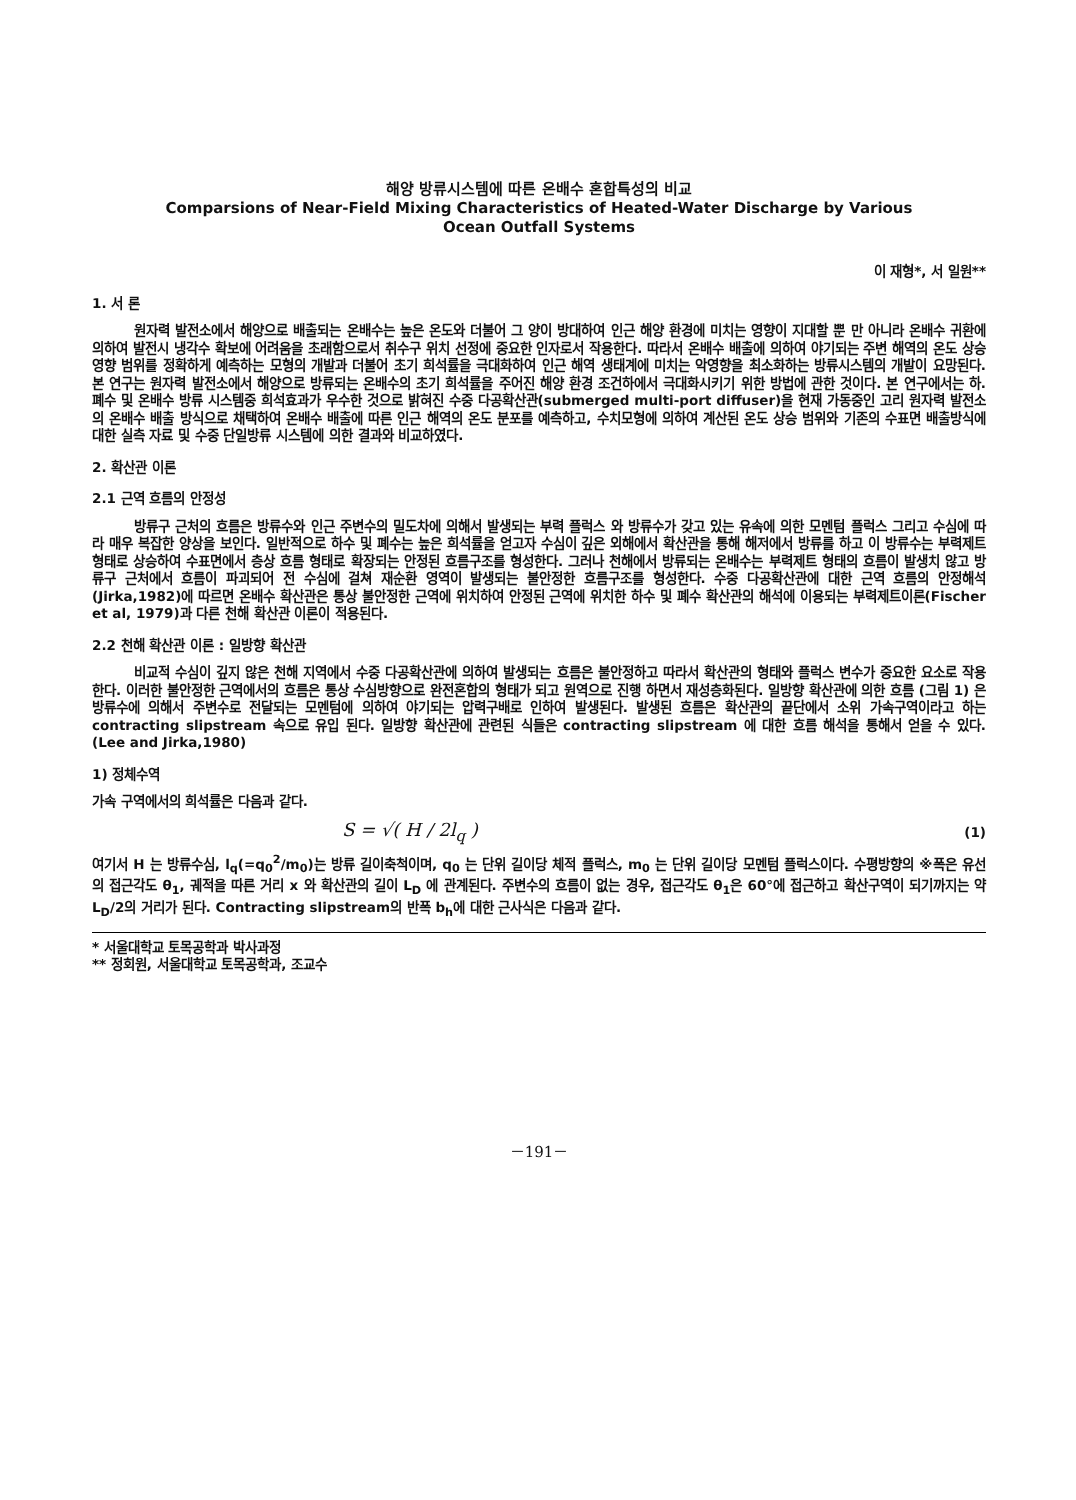해양 방류시스템에 따른 온배수 혼합특성의 비교
Comparsions of Near-Field Mixing Characteristics of Heated-Water Discharge by Various
Ocean Outfall Systems
이 재형*, 서 일원**
1. 서 론
원자력 발전소에서 해양으로 배출되는 온배수는 높은 온도와 더불어 그 양이 방대하여 인근 해양 환경에 미치는 영향이 지대할 뿐 만 아니라 온배수 귀환에 의하여 발전시 냉각수 확보에 어려움을 초래함으로서 취수구 위치 선정에 중요한 인자로서 작용한다. 따라서 온배수 배출에 의하여 야기되는 주변 해역의 온도 상승 영향 범위를 정확하게 예측하는 모형의 개발과 더불어 초기 희석률을 극대화하여 인근 해역 생태계에 미치는 악영향을 최소화하는 방류시스템의 개발이 요망된다. 본 연구는 원자력 발전소에서 해양으로 방류되는 온배수의 초기 희석률을 주어진 해양 환경 조건하에서 극대화시키기 위한 방법에 관한 것이다. 본 연구에서는 하.폐수 및 온배수 방류 시스템중 희석효과가 우수한 것으로 밝혀진 수중 다공확산관(submerged multi-port diffuser)을 현재 가동중인 고리 원자력 발전소의 온배수 배출 방식으로 채택하여 온배수 배출에 따른 인근 해역의 온도 분포를 예측하고, 수치모형에 의하여 계산된 온도 상승 범위와 기존의 수표면 배출방식에 대한 실측 자료 및 수중 단일방류 시스템에 의한 결과와 비교하였다.
2. 확산관 이론
2.1 근역 흐름의 안정성
방류구 근처의 흐름은 방류수와 인근 주변수의 밀도차에 의해서 발생되는 부력 플럭스 와 방류수가 갖고 있는 유속에 의한 모멘텀 플럭스 그리고 수심에 따라 매우 복잡한 양상을 보인다. 일반적으로 하수 및 폐수는 높은 희석률을 얻고자 수심이 깊은 외해에서 확산관을 통해 해저에서 방류를 하고 이 방류수는 부력제트 형태로 상승하여 수표면에서 층상 흐름 형태로 확장되는 안정된 흐름구조를 형성한다. 그러나 천해에서 방류되는 온배수는 부력제트 형태의 흐름이 발생치 않고 방류구 근처에서 흐름이 파괴되어 전 수심에 걸쳐 재순환 영역이 발생되는 불안정한 흐름구조를 형성한다. 수중 다공확산관에 대한 근역 흐름의 안정해석(Jirka,1982)에 따르면 온배수 확산관은 통상 불안정한 근역에 위치하여 안정된 근역에 위치한 하수 및 폐수 확산관의 해석에 이용되는 부력제트이론(Fischer et al, 1979)과 다른 천해 확산관 이론이 적용된다.
2.2 천해 확산관 이론 : 일방향 확산관
비교적 수심이 깊지 않은 천해 지역에서 수중 다공확산관에 의하여 발생되는 흐름은 불안정하고 따라서 확산관의 형태와 플럭스 변수가 중요한 요소로 작용한다. 이러한 불안정한 근역에서의 흐름은 통상 수심방향으로 완전혼합의 형태가 되고 원역으로 진행 하면서 재성층화된다. 일방향 확산관에 의한 흐름 (그림 1) 은 방류수에 의해서 주변수로 전달되는 모멘텀에 의하여 야기되는 압력구배로 인하여 발생된다. 발생된 흐름은 확산관의 끝단에서 소위 가속구역이라고 하는 contracting slipstream 속으로 유입 된다. 일방향 확산관에 관련된 식들은 contracting slipstream 에 대한 흐름 해석을 통해서 얻을 수 있다. (Lee and Jirka,1980)
1) 정체수역
가속 구역에서의 희석률은 다음과 같다.
S = √( H / 2l<sub>q</sub> ) (1)
여기서 H 는 방류수심, l<sub>q</sub>(=q<sub>0</sub><sup>2</sup>/m<sub>0</sub>)는 방류 길이축척이며, q<sub>0</sub> 는 단위 길이당 체적 플럭스, m<sub>0</sub> 는 단위 길이당 모멘텀 플럭스이다. 수평방향의 ※폭은 유선의 접근각도 θ<sub>1</sub>, 궤적을 따른 거리 x 와 확산관의 길이 L<sub>D</sub> 에 관계된다. 주변수의 흐름이 없는 경우, 접근각도 θ<sub>1</sub>은 60°에 접근하고 확산구역이 되기까지는 약 L<sub>D</sub>/2의 거리가 된다. Contracting slipstream의 반폭 b<sub>h</sub>에 대한 근사식은 다음과 같다.
* 서울대학교 토목공학과 박사과정
** 정회원, 서울대학교 토목공학과, 조교수
－191－